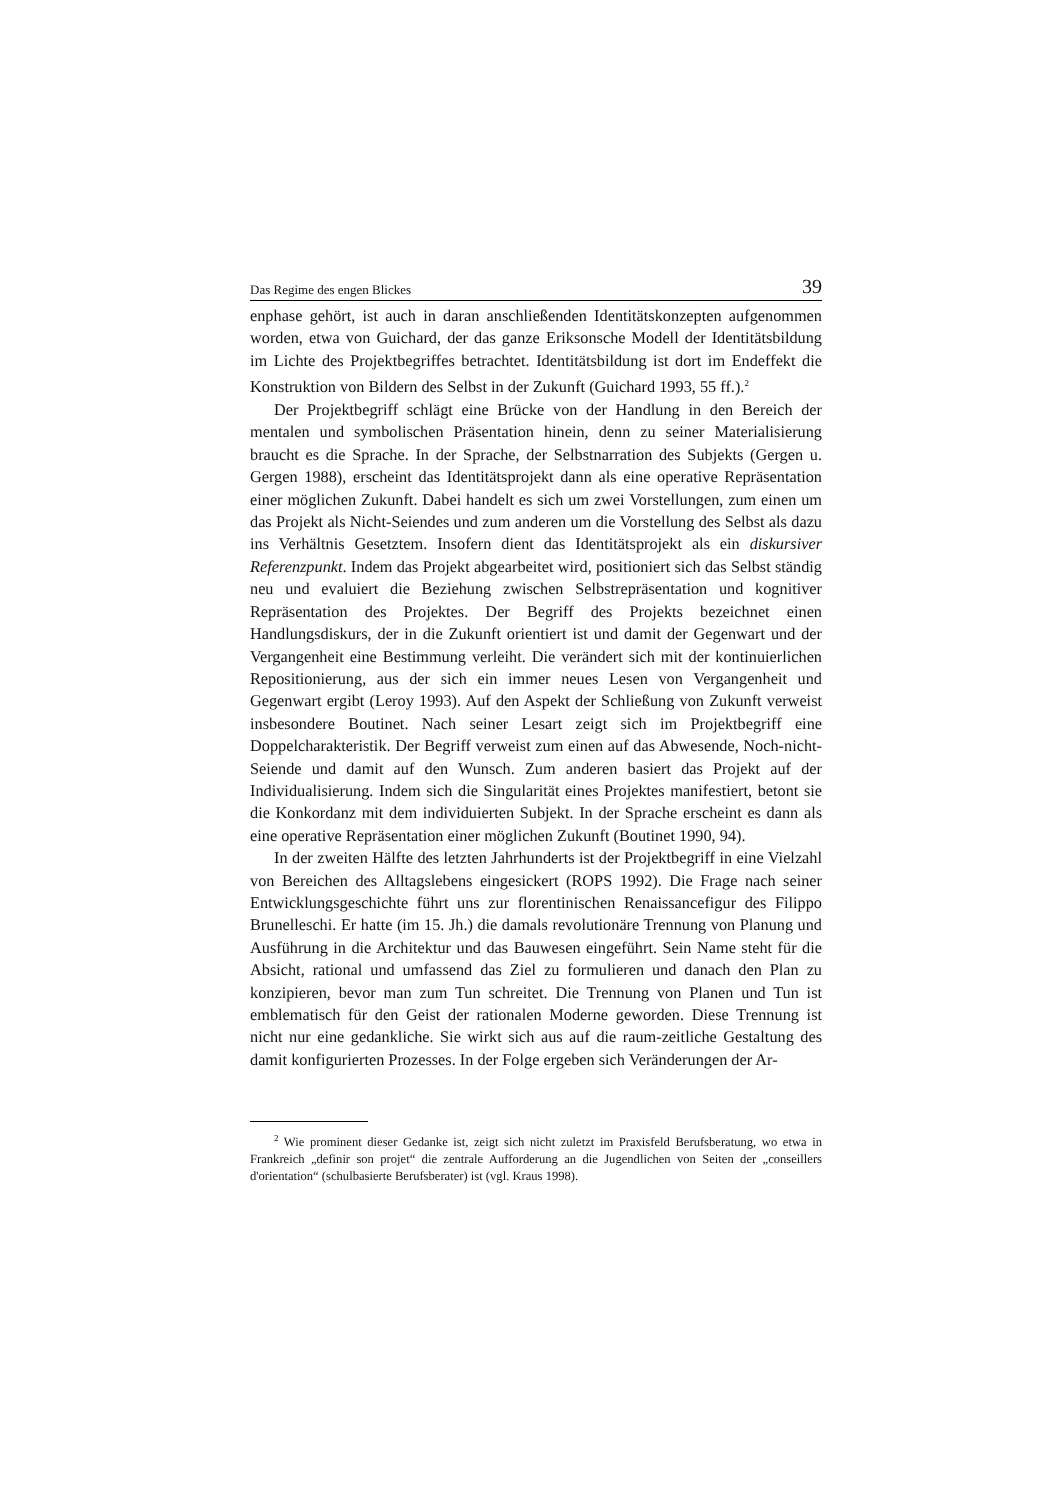Das Regime des engen Blickes 39
enphase gehört, ist auch in daran anschließenden Identitätskonzepten aufgenommen worden, etwa von Guichard, der das ganze Eriksonsche Modell der Identitätsbildung im Lichte des Projektbegriffes betrachtet. Identitätsbildung ist dort im Endeffekt die Konstruktion von Bildern des Selbst in der Zukunft (Guichard 1993, 55 ff.).<sup>2</sup>
Der Projektbegriff schlägt eine Brücke von der Handlung in den Bereich der mentalen und symbolischen Präsentation hinein, denn zu seiner Materialisierung braucht es die Sprache. In der Sprache, der Selbstnarration des Subjekts (Gergen u. Gergen 1988), erscheint das Identitätsprojekt dann als eine operative Repräsentation einer möglichen Zukunft. Dabei handelt es sich um zwei Vorstellungen, zum einen um das Projekt als Nicht-Seiendes und zum anderen um die Vorstellung des Selbst als dazu ins Verhältnis Gesetztem. Insofern dient das Identitätsprojekt als ein diskursiver Referenzpunkt. Indem das Projekt abgearbeitet wird, positioniert sich das Selbst ständig neu und evaluiert die Beziehung zwischen Selbstrepräsentation und kognitiver Repräsentation des Projektes. Der Begriff des Projekts bezeichnet einen Handlungsdiskurs, der in die Zukunft orientiert ist und damit der Gegenwart und der Vergangenheit eine Bestimmung verleiht. Die verändert sich mit der kontinuierlichen Repositionierung, aus der sich ein immer neues Lesen von Vergangenheit und Gegenwart ergibt (Leroy 1993). Auf den Aspekt der Schließung von Zukunft verweist insbesondere Boutinet. Nach seiner Lesart zeigt sich im Projektbegriff eine Doppelcharakteristik. Der Begriff verweist zum einen auf das Abwesende, Noch-nicht-Seiende und damit auf den Wunsch. Zum anderen basiert das Projekt auf der Individualisierung. Indem sich die Singularität eines Projektes manifestiert, betont sie die Konkordanz mit dem individuierten Subjekt. In der Sprache erscheint es dann als eine operative Repräsentation einer möglichen Zukunft (Boutinet 1990, 94).
In der zweiten Hälfte des letzten Jahrhunderts ist der Projektbegriff in eine Vielzahl von Bereichen des Alltagslebens eingesickert (ROPS 1992). Die Frage nach seiner Entwicklungsgeschichte führt uns zur florentinischen Renaissancefigur des Filippo Brunelleschi. Er hatte (im 15. Jh.) die damals revolutionäre Trennung von Planung und Ausführung in die Architektur und das Bauwesen eingeführt. Sein Name steht für die Absicht, rational und umfassend das Ziel zu formulieren und danach den Plan zu konzipieren, bevor man zum Tun schreitet. Die Trennung von Planen und Tun ist emblematisch für den Geist der rationalen Moderne geworden. Diese Trennung ist nicht nur eine gedankliche. Sie wirkt sich aus auf die raum-zeitliche Gestaltung des damit konfigurierten Prozesses. In der Folge ergeben sich Veränderungen der Ar-
<sup>2</sup> Wie prominent dieser Gedanke ist, zeigt sich nicht zuletzt im Praxisfeld Berufsberatung, wo etwa in Frankreich „definir son projet“ die zentrale Aufforderung an die Jugendlichen von Seiten der „conseillers d'orientation“ (schulbasierte Berufsberater) ist (vgl. Kraus 1998).